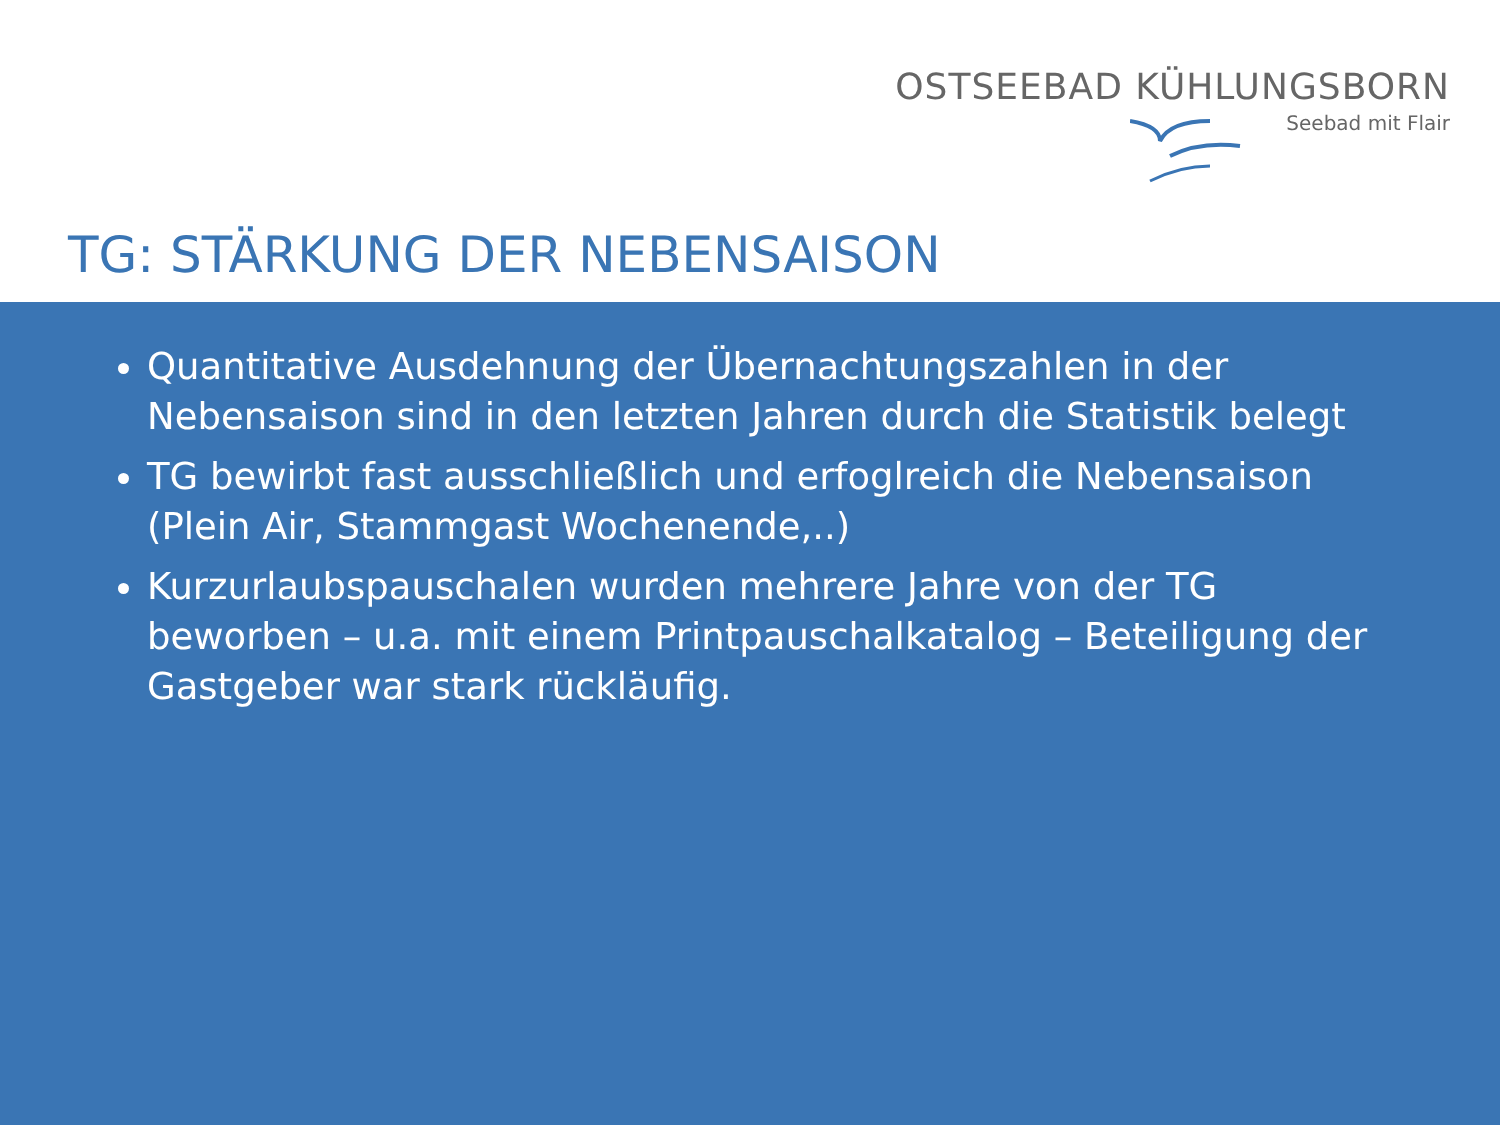OSTSEEBAD KÜHLUNGSBORN
Seebad mit Flair
TG: STÄRKUNG DER NEBENSAISON
Quantitative Ausdehnung der Übernachtungszahlen in der Nebensaison sind in den letzten Jahren durch die Statistik belegt
TG bewirbt fast ausschließlich und erfoglreich die Nebensaison (Plein Air, Stammgast Wochenende,..)
Kurzurlaubspauschalen wurden mehrere Jahre von der TG beworben – u.a. mit einem Printpauschalkatalog – Beteiligung der Gastgeber war stark rückläufig.